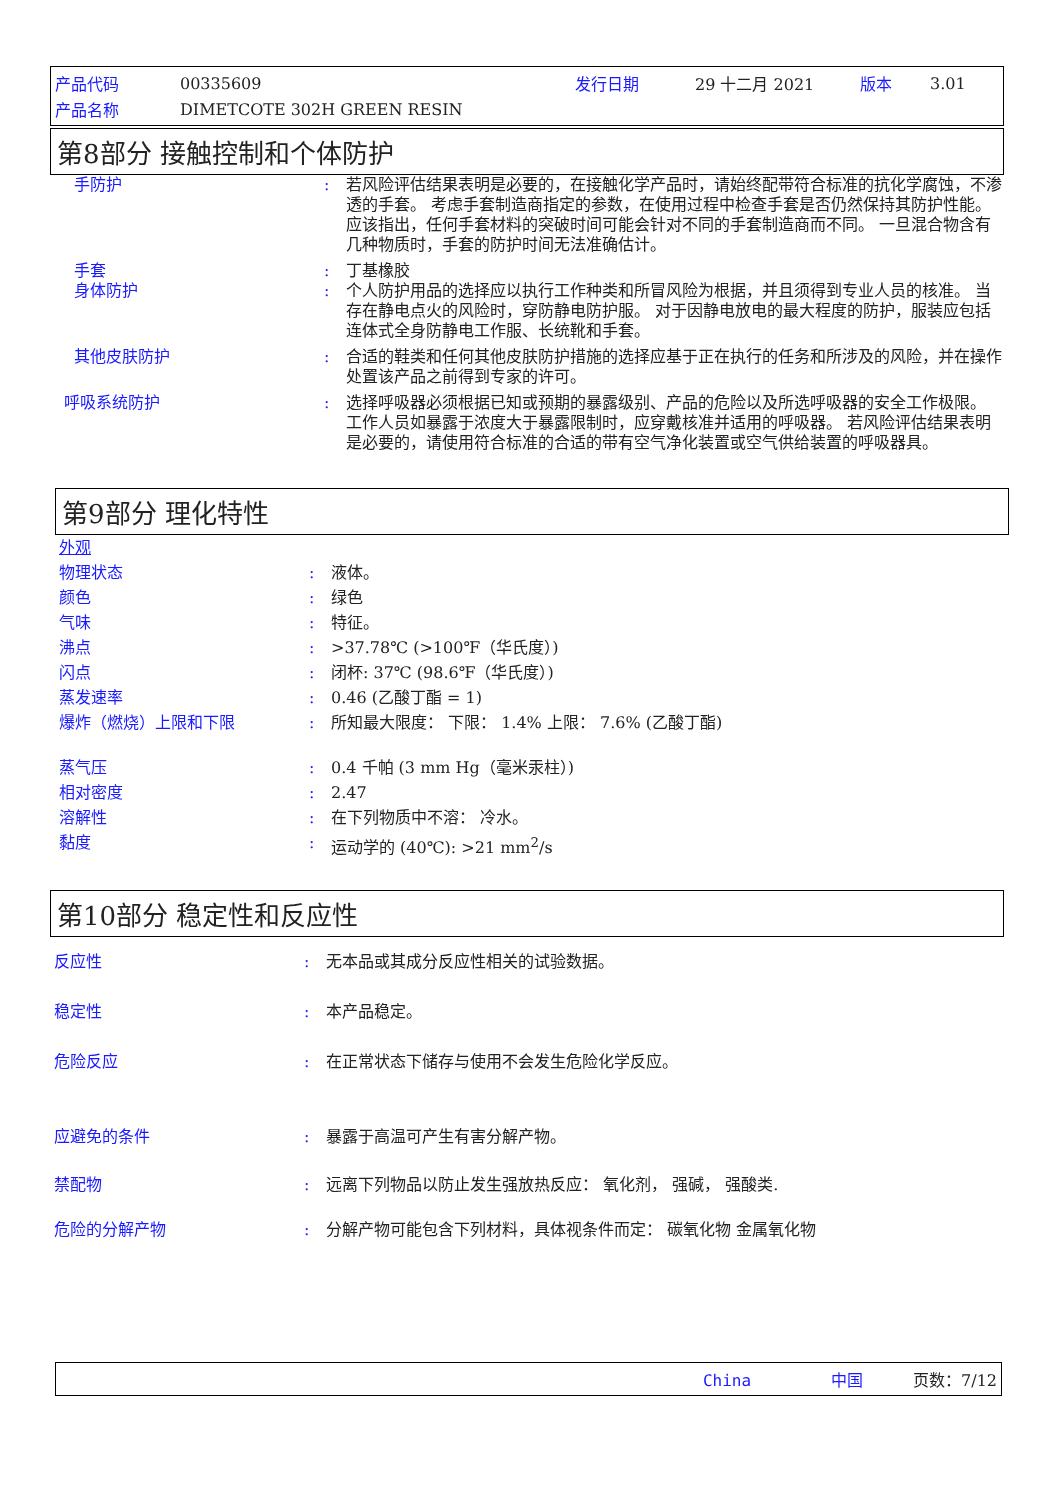| 产品代码 | 00335609 | 发行日期 | 29 十二月 2021 | 版本 | 3.01 |
| 产品名称 | DIMETCOTE 302H GREEN RESIN | | | | |
第8部分 接触控制和个体防护
手防护 : 若风险评估结果表明是必要的，在接触化学产品时，请始终配带符合标准的抗化学腐蚀，不渗透的手套。 考虑手套制造商指定的参数，在使用过程中检查手套是否仍然保持其防护性能。 应该指出，任何手套材料的突破时间可能会针对不同的手套制造商而不同。 一旦混合物含有几种物质时，手套的防护时间无法准确估计。
手套 : 丁基橡胶
身体防护 : 个人防护用品的选择应以执行工作种类和所冒风险为根据，并且须得到专业人员的核准。 当存在静电点火的风险时，穿防静电防护服。 对于因静电放电的最大程度的防护，服装应包括连体式全身防静电工作服、长统靴和手套。
其他皮肤防护 : 合适的鞋类和任何其他皮肤防护措施的选择应基于正在执行的任务和所涉及的风险，并在操作处置该产品之前得到专家的许可。
呼吸系统防护 : 选择呼吸器必须根据已知或预期的暴露级别、产品的危险以及所选呼吸器的安全工作极限。 工作人员如暴露于浓度大于暴露限制时，应穿戴核准并适用的呼吸器。 若风险评估结果表明是必要的，请使用符合标准的合适的带有空气净化装置或空气供给装置的呼吸器具。
第9部分 理化特性
外观
物理状态 : 液体。
颜色 : 绿色
气味 : 特征。
沸点 : >37.78℃ (>100℉（华氏度）)
闪点 : 闭杯: 37℃ (98.6℉（华氏度）)
蒸发速率 : 0.46 (乙酸丁酯 = 1)
爆炸（燃烧）上限和下限 : 所知最大限度： 下限： 1.4% 上限： 7.6% (乙酸丁酯)
蒸气压 : 0.4 千帕 (3 mm Hg（毫米汞柱）)
相对密度 : 2.47
溶解性 : 在下列物质中不溶： 冷水。
黏度 : 运动学的 (40℃): >21 mm<sup>2</sup>/s
第10部分 稳定性和反应性
反应性 : 无本品或其成分反应性相关的试验数据。
稳定性 : 本产品稳定。
危险反应 : 在正常状态下储存与使用不会发生危险化学反应。
应避免的条件 : 暴露于高温可产生有害分解产物。
禁配物 : 远离下列物品以防止发生强放热反应： 氧化剂， 强碱， 强酸类.
危险的分解产物 : 分解产物可能包含下列材料，具体视条件而定： 碳氧化物 金属氧化物
China 中国 页数：7/12